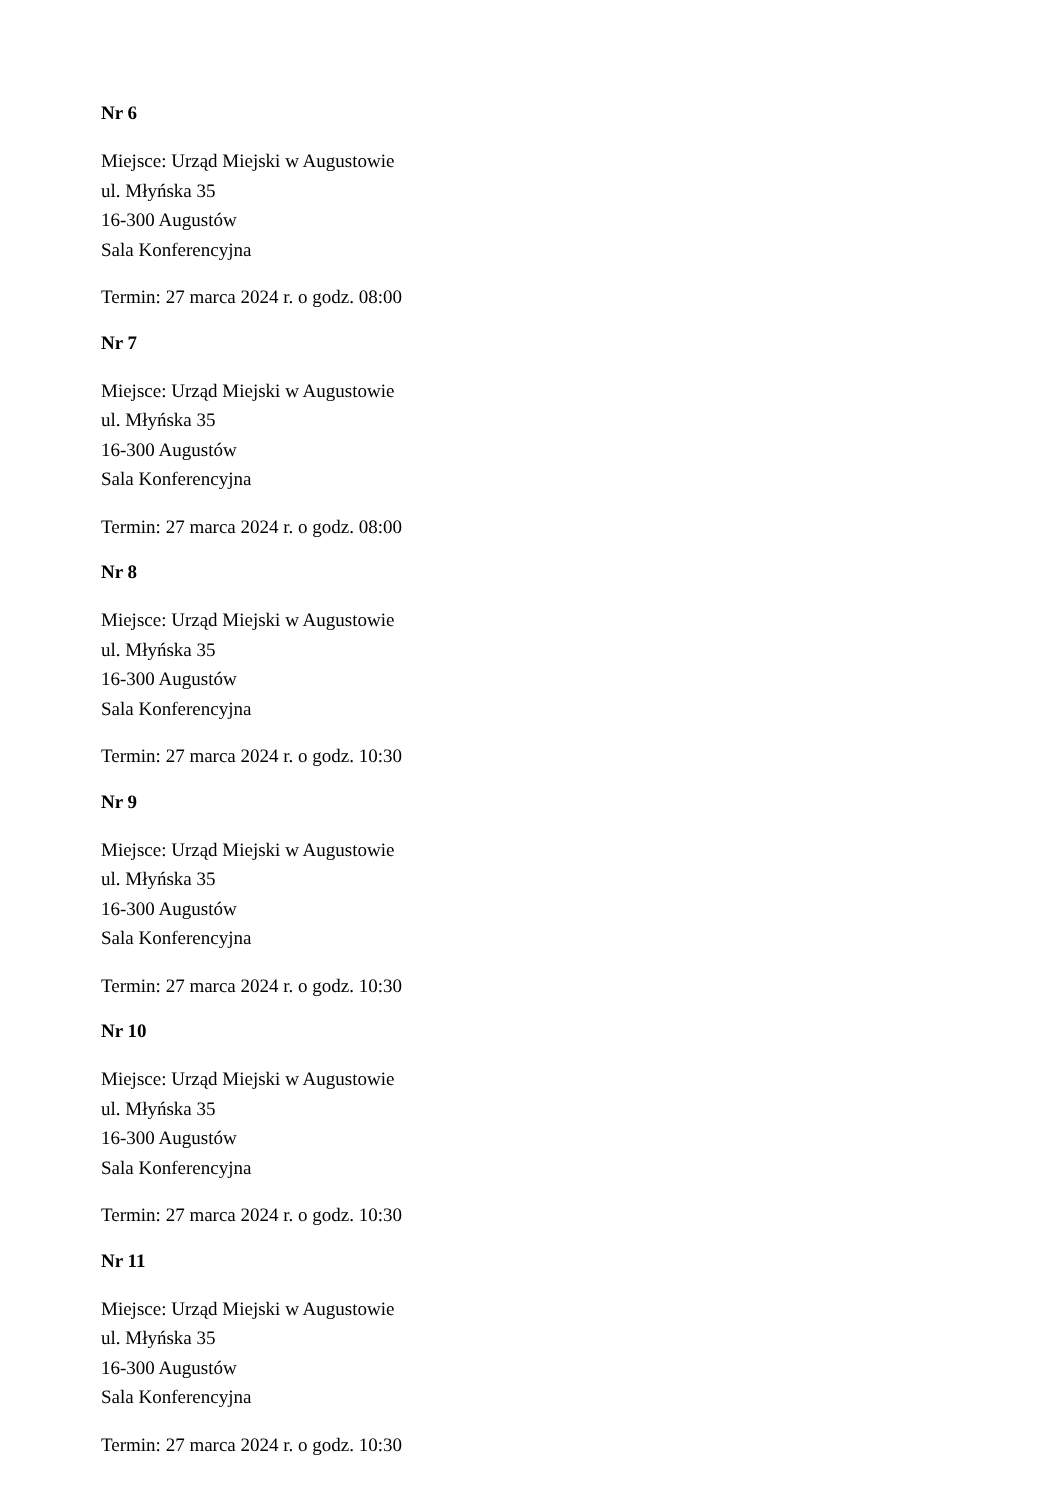Nr 6
Miejsce: Urząd Miejski w Augustowie
ul. Młyńska 35
16-300 Augustów
Sala Konferencyjna
Termin: 27 marca 2024 r. o godz. 08:00
Nr 7
Miejsce: Urząd Miejski w Augustowie
ul. Młyńska 35
16-300 Augustów
Sala Konferencyjna
Termin: 27 marca 2024 r. o godz. 08:00
Nr 8
Miejsce: Urząd Miejski w Augustowie
ul. Młyńska 35
16-300 Augustów
Sala Konferencyjna
Termin: 27 marca 2024 r. o godz. 10:30
Nr 9
Miejsce: Urząd Miejski w Augustowie
ul. Młyńska 35
16-300 Augustów
Sala Konferencyjna
Termin: 27 marca 2024 r. o godz. 10:30
Nr 10
Miejsce: Urząd Miejski w Augustowie
ul. Młyńska 35
16-300 Augustów
Sala Konferencyjna
Termin: 27 marca 2024 r. o godz. 10:30
Nr 11
Miejsce: Urząd Miejski w Augustowie
ul. Młyńska 35
16-300 Augustów
Sala Konferencyjna
Termin: 27 marca 2024 r. o godz. 10:30